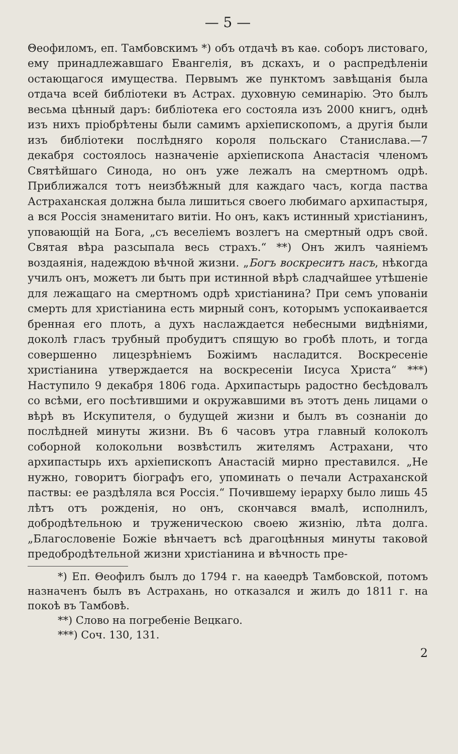— 5 —
Θеофиломъ, еп. Тамбовскимъ *) объ отдачѣ въ каѳ. соборъ листоваго, ему принадлежавшаго Евангелія, въ дскахъ, и о распредѣленіи остающагося имущества. Первымъ же пунктомъ завѣщанія была отдача всей библіотеки въ Астрах. духовную семинарію. Это былъ весьма цѣнный даръ: библіотека его состояла изъ 2000 книгъ, однѣ изъ нихъ пріобрѣтены были самимъ архіепископомъ, а другія были изъ библіотеки послѣдняго короля польскаго Станислава.—7 декабря состоялось назначеніе архіепископа Анастасія членомъ Святѣйшаго Синода, но онъ уже лежалъ на смертномъ одрѣ. Приближался тотъ неизбѣжный для каждаго часъ, когда паства Астраханская должна была лишиться своего любимаго архипастыря, а вся Россія знаменитаго витіи. Но онъ, какъ истинный христіанинъ, уповающій на Бога, „съ веселіемъ возлегъ на смертный одръ свой. Святая вѣра разсыпала весь страхъ.“ **) Онъ жилъ чаяніемъ воздаянія, надеждою вѣчной жизни. „Богъ воскреситъ насъ, нѣкогда училъ онъ, можетъ ли быть при истинной вѣрѣ сладчайшее утѣшеніе для лежащаго на смертномъ одрѣ христіанина? При семъ упованіи смерть для христіанина есть мирный сонъ, которымъ успокаивается бренная его плоть, а духъ наслаждается небесными видѣніями, доколѣ гласъ трубный пробудитъ спящую во гробѣ плоть, и тогда совершенно лицезрѣніемъ Божіимъ насладится. Воскресеніе христіанина утверждается на воскресеніи Іисуса Христа“ ***) Наступило 9 декабря 1806 года. Архипастырь радостно бесѣдовалъ со всѣми, его посѣтившими и окружавшими въ этотъ день лицами о вѣрѣ въ Искупителя, о будущей жизни и былъ въ сознаніи до послѣдней минуты жизни. Въ 6 часовъ утра главный колоколъ соборной колокольни возвѣстилъ жителямъ Астрахани, что архипастырь ихъ архіепископъ Анастасій мирно преставился. „Не нужно, говоритъ біографъ его, упоминать о печали Астраханской паствы: ее раздѣляла вся Россія.“ Почившему іерарху было лишь 45 лѣтъ отъ рожденія, но онъ, скончався вмалѣ, исполнилъ, добродѣтельною и труженическою своею жизнію, лѣта долга. „Благословеніе Божіе вѣнчаетъ всѣ драгоцѣнныя минуты таковой предобродѣтельной жизни христіанина и вѣчность пре-
*) Еп. Θеофилъ былъ до 1794 г. на каѳедрѣ Тамбовской, потомъ назначенъ былъ въ Астрахань, но отказался и жилъ до 1811 г. на покоѣ въ Тамбовѣ.
**) Слово на погребеніе Вецкаго.
***) Соч. 130, 131.
2